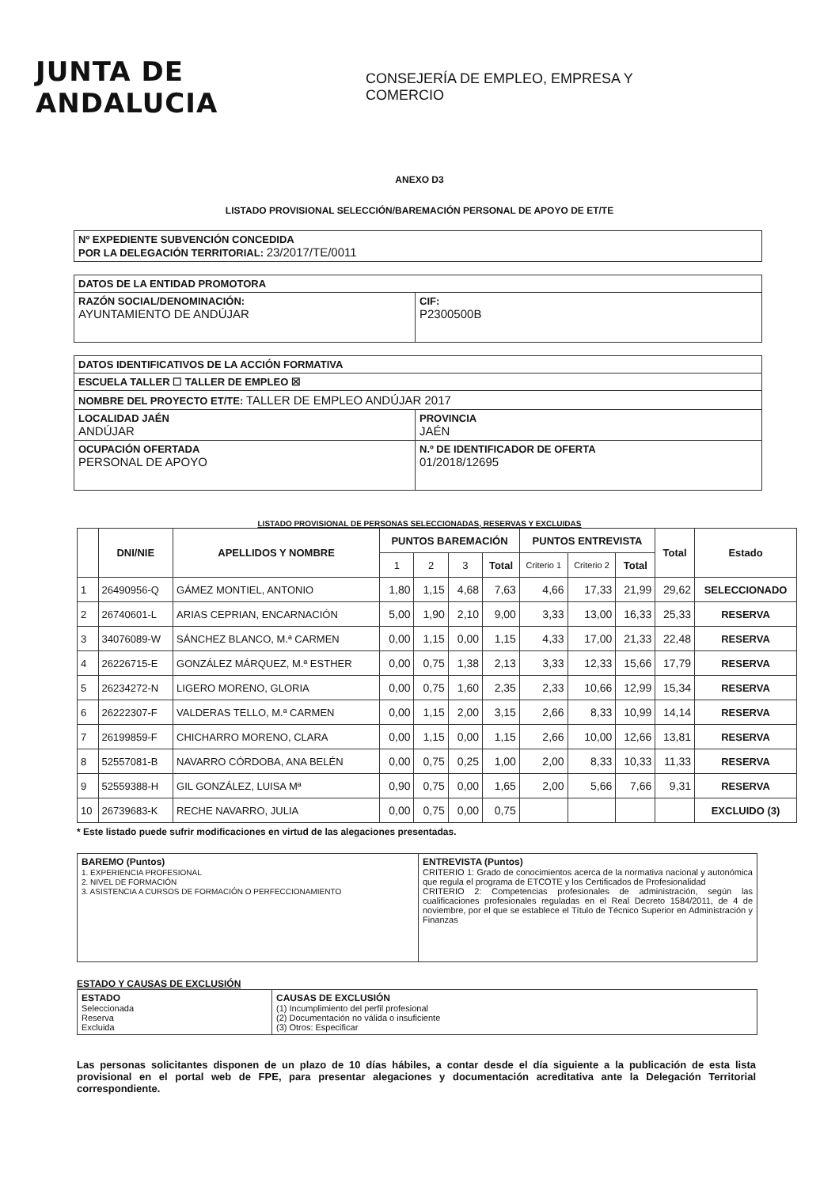JUNTA DE ANDALUCIA
CONSEJERÍA DE EMPLEO, EMPRESA Y COMERCIO
ANEXO D3
LISTADO PROVISIONAL SELECCIÓN/BAREMACIÓN PERSONAL DE APOYO DE ET/TE
| Nº EXPEDIENTE SUBVENCIÓN CONCEDIDA POR LA DELEGACIÓN TERRITORIAL: 23/2017/TE/0011 |
| DATOS DE LA ENTIDAD PROMOTORA | |
| RAZÓN SOCIAL/DENOMINACIÓN: AYUNTAMIENTO DE ANDÚJAR | CIF: P2300500B |
| DATOS IDENTIFICATIVOS DE LA ACCIÓN FORMATIVA | |
| ESCUELA TALLER ☐ TALLER DE EMPLEO ☒ | |
| NOMBRE DEL PROYECTO ET/TE: TALLER DE EMPLEO ANDÚJAR 2017 | |
| LOCALIDAD JAÉN ANDÚJAR | PROVINCIA JAÉN |
| OCUPACIÓN OFERTADA PERSONAL DE APOYO | N.º DE IDENTIFICADOR DE OFERTA 01/2018/12695 |
LISTADO PROVISIONAL DE PERSONAS SELECCIONADAS, RESERVAS Y EXCLUIDAS
| | DNI/NIE | APELLIDOS Y NOMBRE | PUNTOS BAREMACIÓN | | | | PUNTOS ENTREVISTA | | | Total | Estado |
| --- | --- | --- | --- | --- | --- | --- | --- | --- | --- | --- | --- |
| | | | 1 | 2 | 3 | Total | Criterio 1 | Criterio 2 | Total | | |
| 1 | 26490956-Q | GÁMEZ MONTIEL, ANTONIO | 1,80 | 1,15 | 4,68 | 7,63 | 4,66 | 17,33 | 21,99 | 29,62 | SELECCIONADO |
| 2 | 26740601-L | ARIAS CEPRIAN, ENCARNACIÓN | 5,00 | 1,90 | 2,10 | 9,00 | 3,33 | 13,00 | 16,33 | 25,33 | RESERVA |
| 3 | 34076089-W | SÁNCHEZ BLANCO, M.ª CARMEN | 0,00 | 1,15 | 0,00 | 1,15 | 4,33 | 17,00 | 21,33 | 22,48 | RESERVA |
| 4 | 26226715-E | GONZÁLEZ MÁRQUEZ, M.ª ESTHER | 0,00 | 0,75 | 1,38 | 2,13 | 3,33 | 12,33 | 15,66 | 17,79 | RESERVA |
| 5 | 26234272-N | LIGERO MORENO, GLORIA | 0,00 | 0,75 | 1,60 | 2,35 | 2,33 | 10,66 | 12,99 | 15,34 | RESERVA |
| 6 | 26222307-F | VALDERAS TELLO, M.ª CARMEN | 0,00 | 1,15 | 2,00 | 3,15 | 2,66 | 8,33 | 10,99 | 14,14 | RESERVA |
| 7 | 26199859-F | CHICHARRO MORENO, CLARA | 0,00 | 1,15 | 0,00 | 1,15 | 2,66 | 10,00 | 12,66 | 13,81 | RESERVA |
| 8 | 52557081-B | NAVARRO CÓRDOBA, ANA BELÉN | 0,00 | 0,75 | 0,25 | 1,00 | 2,00 | 8,33 | 10,33 | 11,33 | RESERVA |
| 9 | 52559388-H | GIL GONZÁLEZ, LUISA Mª | 0,90 | 0,75 | 0,00 | 1,65 | 2,00 | 5,66 | 7,66 | 9,31 | RESERVA |
| 10 | 26739683-K | RECHE NAVARRO, JULIA | 0,00 | 0,75 | 0,00 | 0,75 | | | | | EXCLUIDO (3) |
* Este listado puede sufrir modificaciones en virtud de las alegaciones presentadas.
| BAREMO (Puntos) 1. EXPERIENCIA PROFESIONAL 2. NIVEL DE FORMACIÓN 3. ASISTENCIA A CURSOS DE FORMACIÓN O PERFECCIONAMIENTO | ENTREVISTA (Puntos) CRITERIO 1: Grado de conocimientos acerca de la normativa nacional y autonómica que regula el programa de ETCOTE y los Certificados de Profesionalidad CRITERIO 2: Competencias profesionales de administración, según las cualificaciones profesionales reguladas en el Real Decreto 1584/2011, de 4 de noviembre, por el que se establece el Título de Técnico Superior en Administración y Finanzas |
ESTADO Y CAUSAS DE EXCLUSIÓN
| ESTADO Seleccionada Reserva Excluida | CAUSAS DE EXCLUSIÓN (1) Incumplimiento del perfil profesional (2) Documentación no válida o insuficiente (3) Otros: Especificar |
Las personas solicitantes disponen de un plazo de 10 días hábiles, a contar desde el día siguiente a la publicación de esta lista provisional en el portal web de FPE, para presentar alegaciones y documentación acreditativa ante la Delegación Territorial correspondiente.